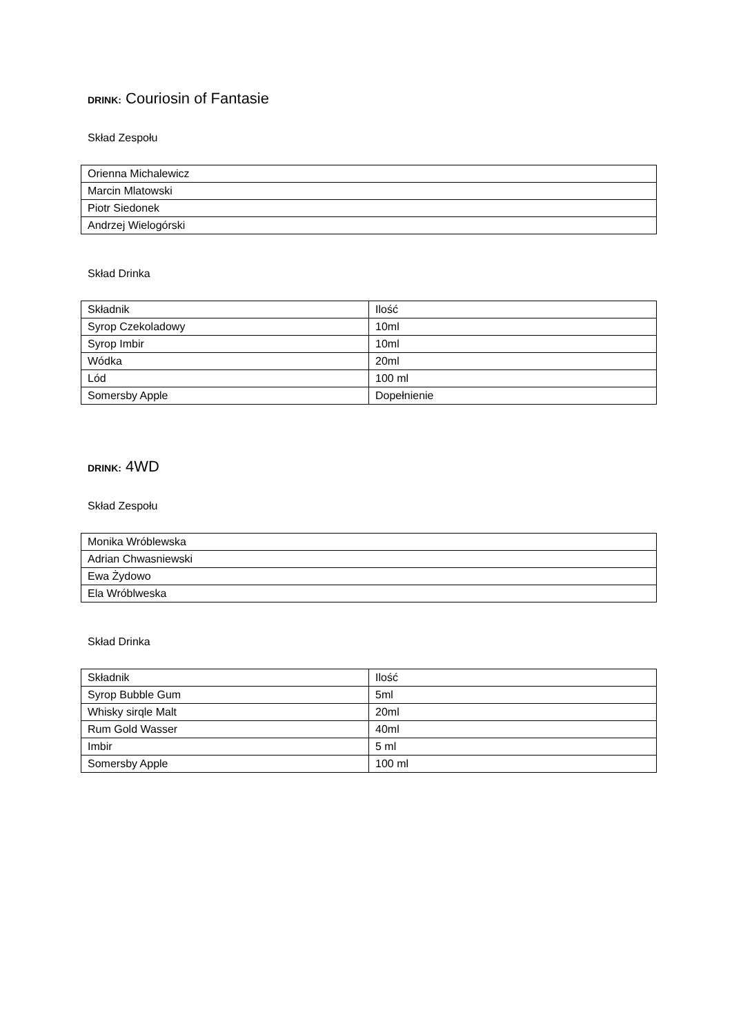DRINK: Couriosin of Fantasie
Skład Zespołu
| Orienna Michalewicz |
| Marcin Mlatowski |
| Piotr Siedonek |
| Andrzej Wielogórski |
Skład Drinka
| Składnik | Ilość |
| Syrop Czekoladowy | 10ml |
| Syrop Imbir | 10ml |
| Wódka | 20ml |
| Lód | 100 ml |
| Somersby Apple | Dopełnienie |
DRINK: 4WD
Skład Zespołu
| Monika Wróblewska |
| Adrian Chwasniewski |
| Ewa Żydowo |
| Ela Wróblweska |
Skład Drinka
| Składnik | Ilość |
| Syrop Bubble Gum | 5ml |
| Whisky sirqle Malt | 20ml |
| Rum Gold Wasser | 40ml |
| Imbir | 5 ml |
| Somersby Apple | 100 ml |